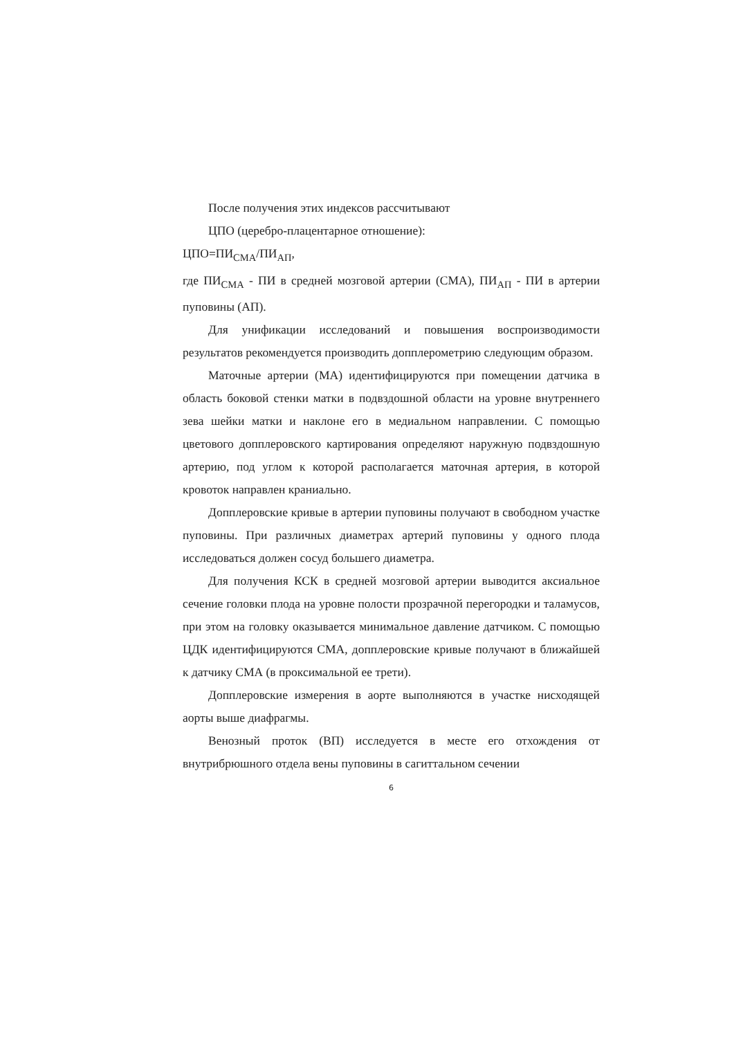После получения этих индексов рассчитывают
ЦПО (церебро-плацентарное отношение):
ЦПО=ПИ<sub>СМА</sub>/ПИ<sub>АП</sub>,
где ПИ<sub>СМА</sub> - ПИ в средней мозговой артерии (СМА), ПИ<sub>АП</sub> - ПИ в артерии пуповины (АП).
Для унификации исследований и повышения воспроизводимости результатов рекомендуется производить допплерометрию следующим образом.
Маточные артерии (МА) идентифицируются при помещении датчика в область боковой стенки матки в подвздошной области на уровне внутреннего зева шейки матки и наклоне его в медиальном направлении. С помощью цветового допплеровского картирования определяют наружную подвздошную артерию, под углом к которой располагается маточная артерия, в которой кровоток направлен краниально.
Допплеровские кривые в артерии пуповины получают в свободном участке пуповины. При различных диаметрах артерий пуповины у одного плода исследоваться должен сосуд большего диаметра.
Для получения КСК в средней мозговой артерии выводится аксиальное сечение головки плода на уровне полости прозрачной перегородки и таламусов, при этом на головку оказывается минимальное давление датчиком. С помощью ЦДК идентифицируются СМА, допплеровские кривые получают в ближайшей к датчику СМА (в проксимальной ее трети).
Допплеровские измерения в аорте выполняются в участке нисходящей аорты выше диафрагмы.
Венозный проток (ВП) исследуется в месте его отхождения от внутрибрюшного отдела вены пуповины в сагиттальном сечении
6